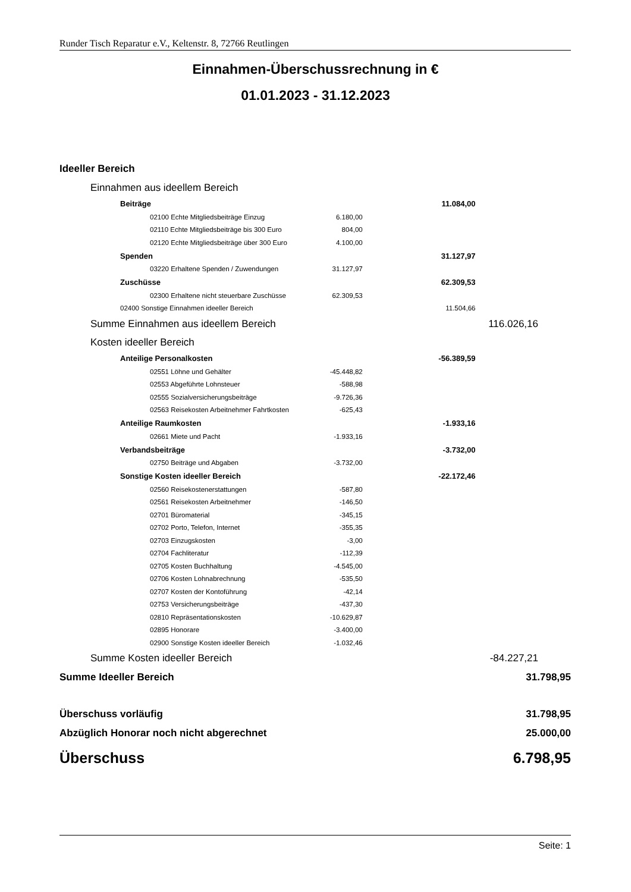Runder Tisch Reparatur e.V., Keltenstr. 8, 72766 Reutlingen
Einnahmen-Überschussrechnung in €
01.01.2023 - 31.12.2023
| Ideeller Bereich | | | |
| Einnahmen aus ideellem Bereich | | | |
| Beiträge | | 11.084,00 | |
| 02100 Echte Mitgliedsbeiträge Einzug | 6.180,00 | | |
| 02110 Echte Mitgliedsbeiträge bis 300 Euro | 804,00 | | |
| 02120 Echte Mitgliedsbeiträge über 300 Euro | 4.100,00 | | |
| Spenden | | 31.127,97 | |
| 03220 Erhaltene Spenden / Zuwendungen | 31.127,97 | | |
| Zuschüsse | | 62.309,53 | |
| 02300 Erhaltene nicht steuerbare Zuschüsse | 62.309,53 | | |
| 02400 Sonstige Einnahmen ideeller Bereich | | 11.504,66 | |
| Summe Einnahmen aus ideellem Bereich | | | 116.026,16 |
| Kosten ideeller Bereich | | | |
| Anteilige Personalkosten | | -56.389,59 | |
| 02551 Löhne und Gehälter | -45.448,82 | | |
| 02553 Abgeführte Lohnsteuer | -588,98 | | |
| 02555 Sozialversicherungsbeiträge | -9.726,36 | | |
| 02563 Reisekosten Arbeitnehmer Fahrtkosten | -625,43 | | |
| Anteilige Raumkosten | | -1.933,16 | |
| 02661 Miete und Pacht | -1.933,16 | | |
| Verbandsbeiträge | | -3.732,00 | |
| 02750 Beiträge und Abgaben | -3.732,00 | | |
| Sonstige Kosten ideeller Bereich | | -22.172,46 | |
| 02560 Reisekostenerstattungen | -587,80 | | |
| 02561 Reisekosten Arbeitnehmer | -146,50 | | |
| 02701 Büromaterial | -345,15 | | |
| 02702 Porto, Telefon, Internet | -355,35 | | |
| 02703 Einzugskosten | -3,00 | | |
| 02704 Fachliteratur | -112,39 | | |
| 02705 Kosten Buchhaltung | -4.545,00 | | |
| 02706 Kosten Lohnabrechnung | -535,50 | | |
| 02707 Kosten der Kontoführung | -42,14 | | |
| 02753 Versicherungsbeiträge | -437,30 | | |
| 02810 Repräsentationskosten | -10.629,87 | | |
| 02895 Honorare | -3.400,00 | | |
| 02900 Sonstige Kosten ideeller Bereich | -1.032,46 | | |
| Summe Kosten ideeller Bereich | | | -84.227,21 |
| Summe Ideeller Bereich | | | 31.798,95 |
| Überschuss vorläufig | | | 31.798,95 |
| Abzüglich Honorar noch nicht abgerechnet | | | 25.000,00 |
| Überschuss | | | 6.798,95 |
Seite: 1